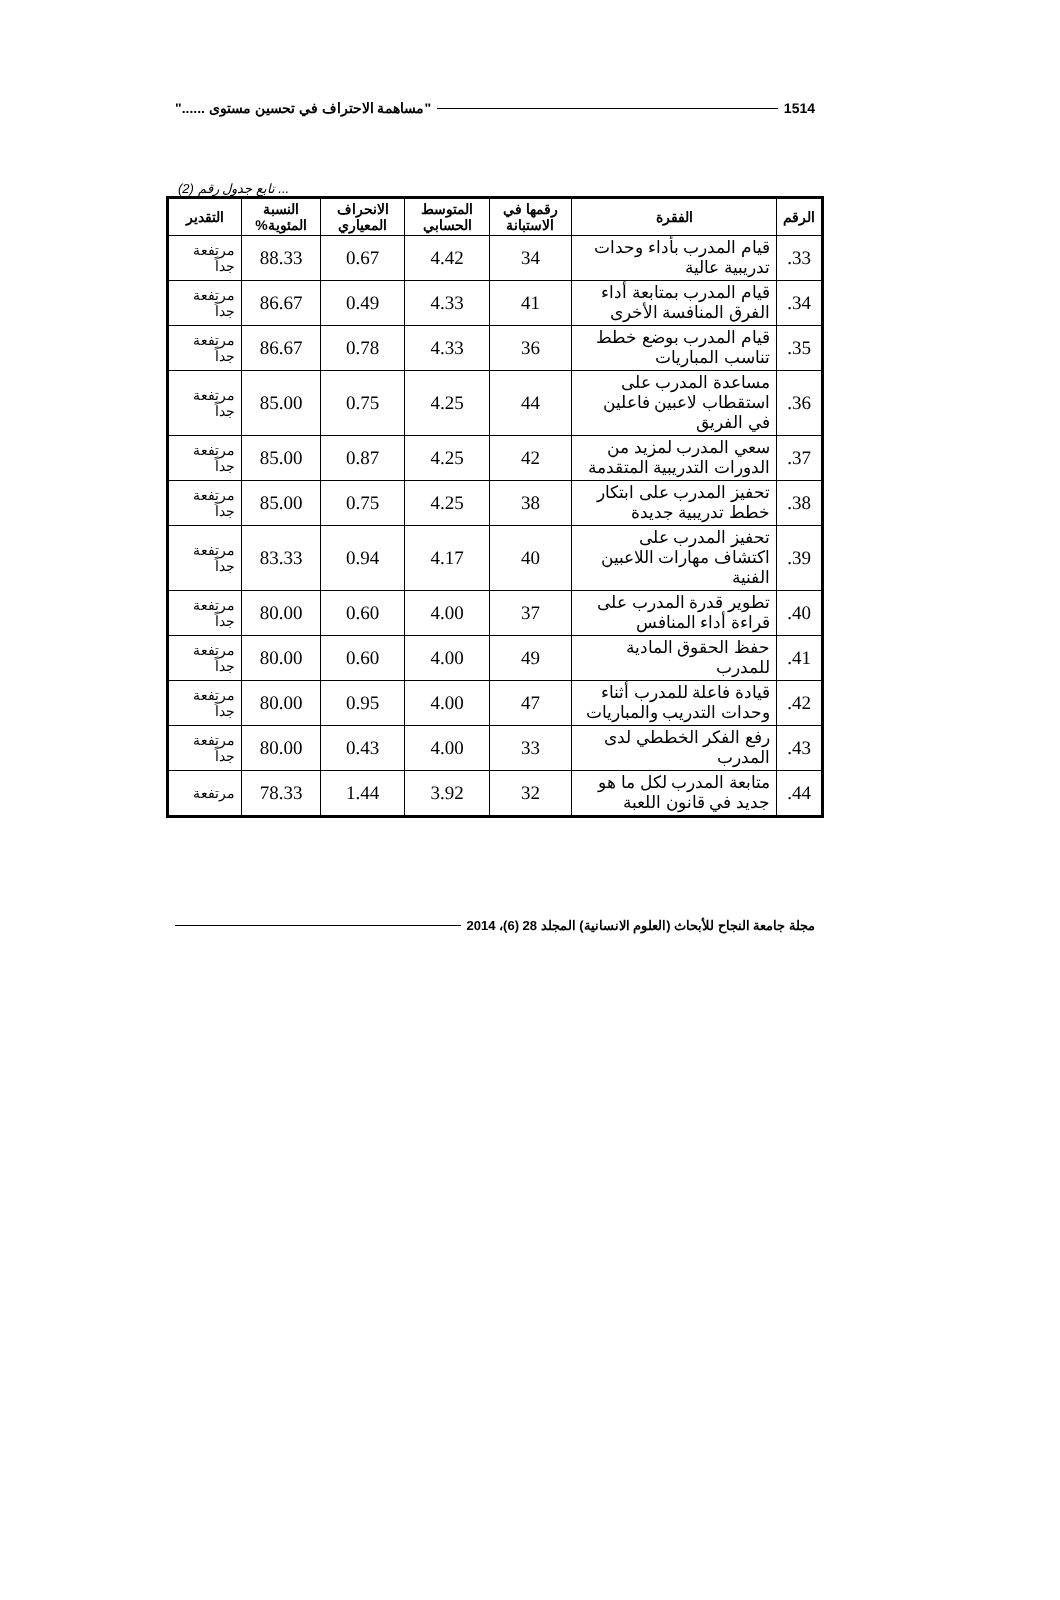1514 "مساهمة الاحتراف في تحسين مستوى ......"
... تابع جدول رقم (2)
| الرقم | الفقرة | رقمها في الاستبانة | المتوسط الحسابي | الانحراف المعياري | النسبة المئوية% | التقدير |
| --- | --- | --- | --- | --- | --- | --- |
| 33. | قيام المدرب بأداء وحدات تدريبية عالية | 34 | 4.42 | 0.67 | 88.33 | مرتفعة جداً |
| 34. | قيام المدرب بمتابعة أداء الفرق المنافسة الأخرى | 41 | 4.33 | 0.49 | 86.67 | مرتفعة جداً |
| 35. | قيام المدرب بوضع خطط تناسب المباريات | 36 | 4.33 | 0.78 | 86.67 | مرتفعة جداً |
| 36. | مساعدة المدرب على استقطاب لاعبين فاعلين في الفريق | 44 | 4.25 | 0.75 | 85.00 | مرتفعة جداً |
| 37. | سعي المدرب لمزيد من الدورات التدريبية المتقدمة | 42 | 4.25 | 0.87 | 85.00 | مرتفعة جداً |
| 38. | تحفيز المدرب على ابتكار خطط تدريبية جديدة | 38 | 4.25 | 0.75 | 85.00 | مرتفعة جداً |
| 39. | تحفيز المدرب على اكتشاف مهارات اللاعبين الفنية | 40 | 4.17 | 0.94 | 83.33 | مرتفعة جداً |
| 40. | تطوير قدرة المدرب على قراءة أداء المنافس | 37 | 4.00 | 0.60 | 80.00 | مرتفعة جداً |
| 41. | حفظ الحقوق المادية للمدرب | 49 | 4.00 | 0.60 | 80.00 | مرتفعة جداً |
| 42. | قيادة فاعلة للمدرب أثناء وحدات التدريب والمباريات | 47 | 4.00 | 0.95 | 80.00 | مرتفعة جداً |
| 43. | رفع الفكر الخططي لدى المدرب | 33 | 4.00 | 0.43 | 80.00 | مرتفعة جداً |
| 44. | متابعة المدرب لكل ما هو جديد في قانون اللعبة | 32 | 3.92 | 1.44 | 78.33 | مرتفعة |
مجلة جامعة النجاح للأبحاث (العلوم الانسانية) المجلد 28 (6)، 2014